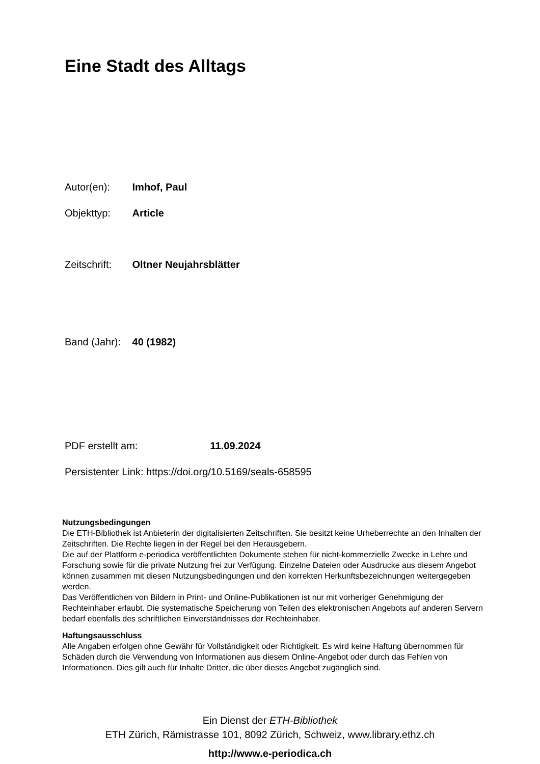Eine Stadt des Alltags
Autor(en): Imhof, Paul
Objekttyp: Article
Zeitschrift: Oltner Neujahrsblätter
Band (Jahr): 40 (1982)
PDF erstellt am: 11.09.2024
Persistenter Link: https://doi.org/10.5169/seals-658595
Nutzungsbedingungen
Die ETH-Bibliothek ist Anbieterin der digitalisierten Zeitschriften. Sie besitzt keine Urheberrechte an den Inhalten der Zeitschriften. Die Rechte liegen in der Regel bei den Herausgebern.
Die auf der Plattform e-periodica veröffentlichten Dokumente stehen für nicht-kommerzielle Zwecke in Lehre und Forschung sowie für die private Nutzung frei zur Verfügung. Einzelne Dateien oder Ausdrucke aus diesem Angebot können zusammen mit diesen Nutzungsbedingungen und den korrekten Herkunftsbezeichnungen weitergegeben werden.
Das Veröffentlichen von Bildern in Print- und Online-Publikationen ist nur mit vorheriger Genehmigung der Rechteinhaber erlaubt. Die systematische Speicherung von Teilen des elektronischen Angebots auf anderen Servern bedarf ebenfalls des schriftlichen Einverständnisses der Rechteinhaber.
Haftungsausschluss
Alle Angaben erfolgen ohne Gewähr für Vollständigkeit oder Richtigkeit. Es wird keine Haftung übernommen für Schäden durch die Verwendung von Informationen aus diesem Online-Angebot oder durch das Fehlen von Informationen. Dies gilt auch für Inhalte Dritter, die über dieses Angebot zugänglich sind.
Ein Dienst der ETH-Bibliothek
ETH Zürich, Rämistrasse 101, 8092 Zürich, Schweiz, www.library.ethz.ch
http://www.e-periodica.ch